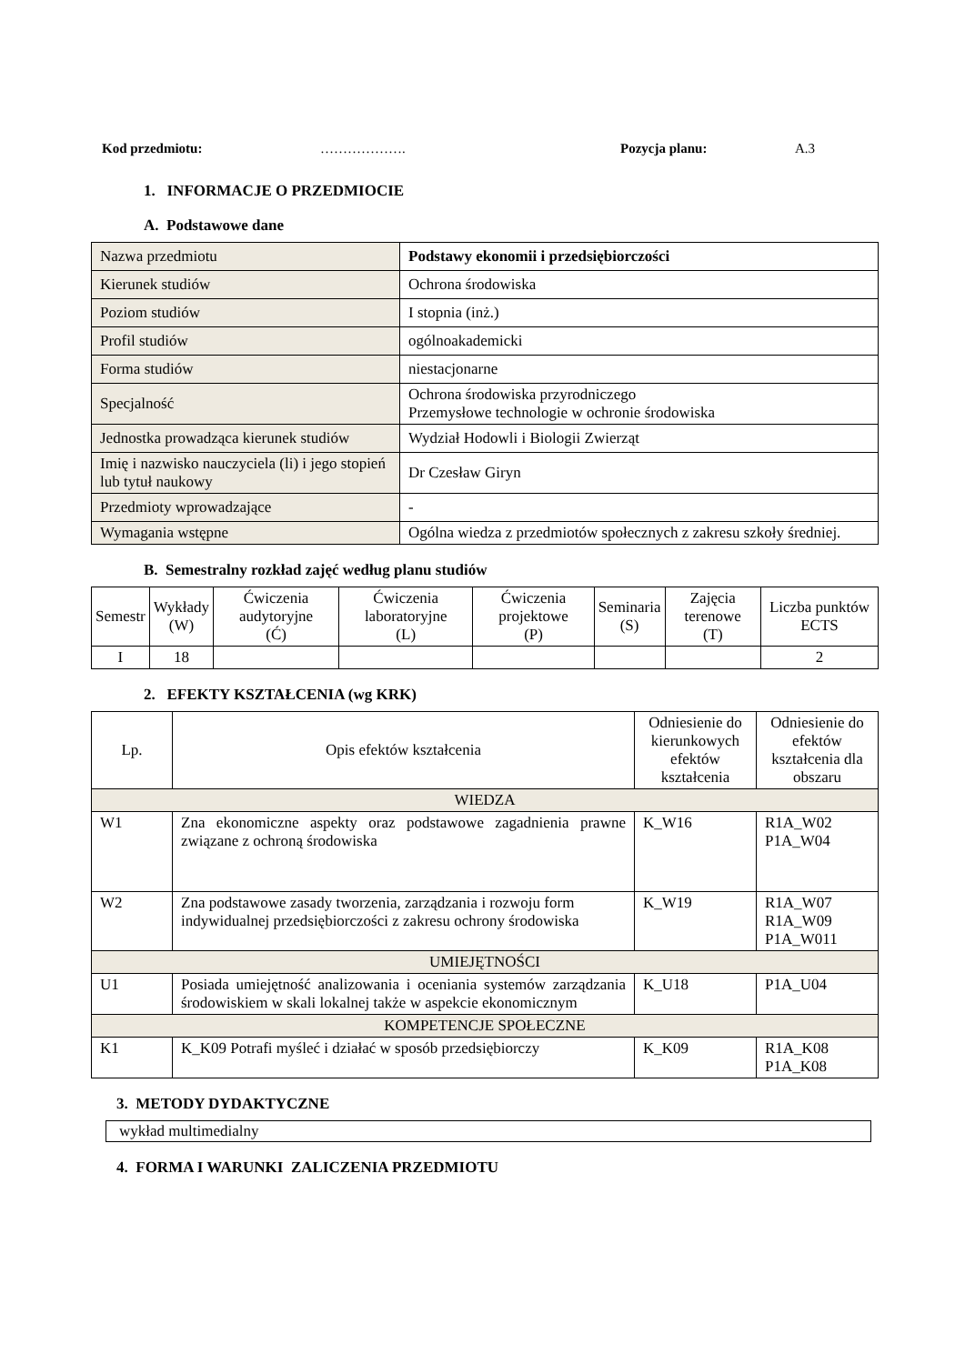Kod przedmiotu: ………………. Pozycja planu: A.3
1. INFORMACJE O PRZEDMIOCIE
A. Podstawowe dane
| Nazwa przedmiotu | Podstawy ekonomii i przedsiębiorczości |
| Kierunek studiów | Ochrona środowiska |
| Poziom studiów | I stopnia (inż.) |
| Profil studiów | ogólnoakademicki |
| Forma studiów | niestacjonarne |
| Specjalność | Ochrona środowiska przyrodniczego Przemysłowe technologie w ochronie środowiska |
| Jednostka prowadząca kierunek studiów | Wydział Hodowli i Biologii Zwierząt |
| Imię i nazwisko nauczyciela (li) i jego stopień lub tytuł naukowy | Dr Czesław Giryn |
| Przedmioty wprowadzające | - |
| Wymagania wstępne | Ogólna wiedza z przedmiotów społecznych z zakresu szkoły średniej. |
B. Semestralny rozkład zajęć według planu studiów
| Semestr | Wykłady (W) | Ćwiczenia audytoryjne (Ć) | Ćwiczenia laboratoryjne (L) | Ćwiczenia projektowe (P) | Seminaria (S) | Zajęcia terenowe (T) | Liczba punktów ECTS |
| --- | --- | --- | --- | --- | --- | --- | --- |
| I | 18 | | | | | | 2 |
2. EFEKTY KSZTAŁCENIA (wg KRK)
| Lp. | Opis efektów kształcenia | Odniesienie do kierunkowych efektów kształcenia | Odniesienie do efektów kształcenia dla obszaru |
| --- | --- | --- | --- |
| WIEDZA | | | |
| W1 | Zna ekonomiczne aspekty oraz podstawowe zagadnienia prawne związane z ochroną środowiska | K_W16 | R1A_W02 P1A_W04 |
| W2 | Zna podstawowe zasady tworzenia, zarządzania i rozwoju form indywidualnej przedsiębiorczości z zakresu ochrony środowiska | K_W19 | R1A_W07 R1A_W09 P1A_W011 |
| UMIEJĘTNOŚCI | | | |
| U1 | Posiada umiejętność analizowania i oceniania systemów zarządzania środowiskiem w skali lokalnej także w aspekcie ekonomicznym | K_U18 | P1A_U04 |
| KOMPETENCJE SPOŁECZNE | | | |
| K1 | K_K09 Potrafi myśleć i działać w sposób przedsiębiorczy | K_K09 | R1A_K08 P1A_K08 |
3. METODY DYDAKTYCZNE
wykład multimedialny
4. FORMA I WARUNKI ZALICZENIA PRZEDMIOTU